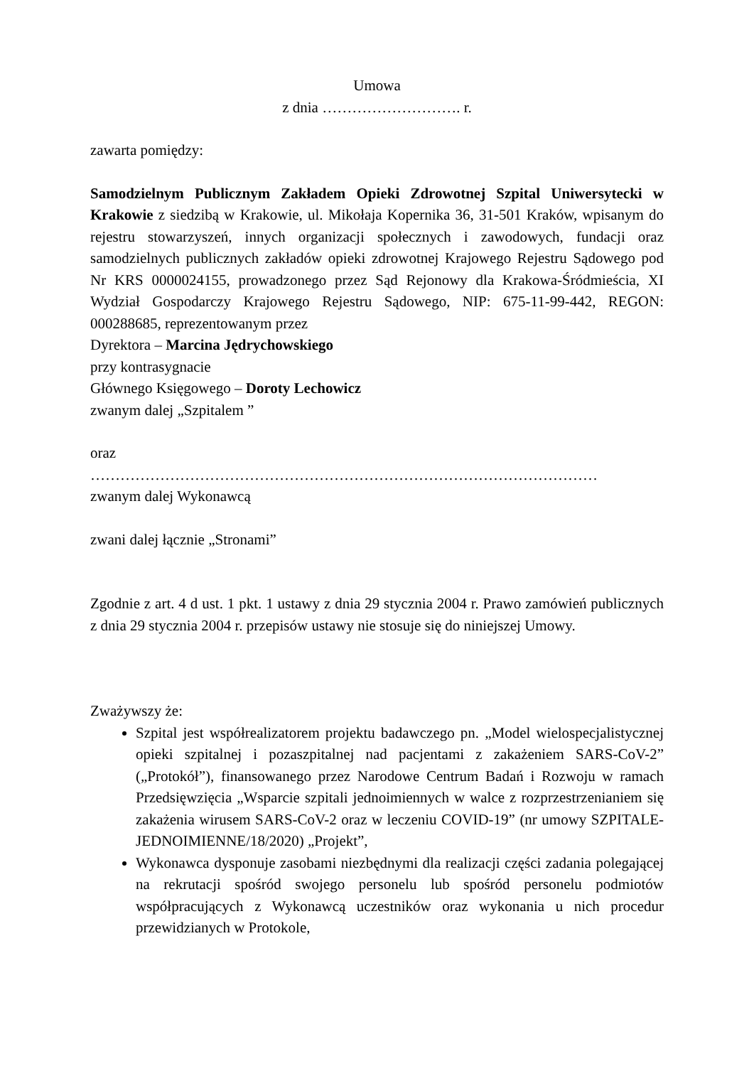Umowa
z dnia ………………………. r.
zawarta pomiędzy:
Samodzielnym Publicznym Zakładem Opieki Zdrowotnej Szpital Uniwersytecki w Krakowie z siedzibą w Krakowie, ul. Mikołaja Kopernika 36, 31-501 Kraków, wpisanym do rejestru stowarzyszeń, innych organizacji społecznych i zawodowych, fundacji oraz samodzielnych publicznych zakładów opieki zdrowotnej Krajowego Rejestru Sądowego pod Nr KRS 0000024155, prowadzonego przez Sąd Rejonowy dla Krakowa-Śródmieścia, XI Wydział Gospodarczy Krajowego Rejestru Sądowego, NIP: 675-11-99-442, REGON: 000288685, reprezentowanym przez
Dyrektora – Marcina Jędrychowskiego
przy kontrasygnacie
Głównego Księgowego – Doroty Lechowicz
zwanym dalej „Szpitalem ”
oraz
…………………………………………………………………………………………
zwanym dalej Wykonawcą
zwani dalej łącznie „Stronami”
Zgodnie z art. 4 d ust. 1 pkt. 1 ustawy z dnia 29 stycznia 2004 r. Prawo zamówień publicznych z dnia 29 stycznia 2004 r. przepisów ustawy nie stosuje się do niniejszej Umowy.
Zważywszy że:
Szpital jest współrealizatorem projektu badawczego pn. „Model wielospecjalistycznej opieki szpitalnej i pozaszpitalnej nad pacjentami z zakażeniem SARS-CoV-2” („Protokół”), finansowanego przez Narodowe Centrum Badań i Rozwoju w ramach Przedsięwzięcia „Wsparcie szpitali jednoimiennych w walce z rozprzestrzenianiem się zakażenia wirusem SARS-CoV-2 oraz w leczeniu COVID-19” (nr umowy SZPITALE-JEDNOIMIENNE/18/2020) „Projekt”,
Wykonawca dysponuje zasobami niezbędnymi dla realizacji części zadania polegającej na rekrutacji spośród swojego personelu lub spośród personelu podmiotów współpracujących z Wykonawcą uczestników oraz wykonania u nich procedur przewidzianych w Protokole,